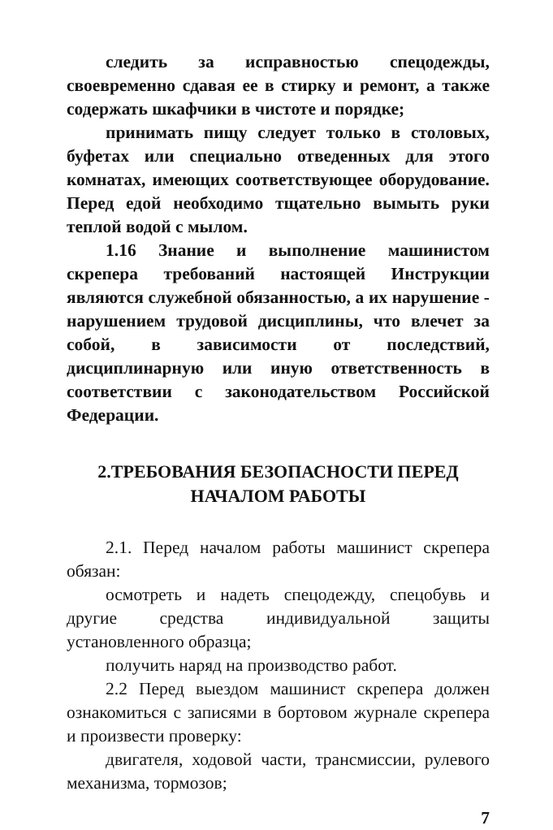следить за исправностью спецодежды, своевременно сдавая ее в стирку и ремонт, а также содержать шкафчики в чистоте и порядке;
принимать пищу следует только в столовых, буфетах или специально отведенных для этого комнатах, имеющих соответствующее оборудование. Перед едой необходимо тщательно вымыть руки теплой водой с мылом.
1.16 Знание и выполнение машинистом скрепера требований настоящей Инструкции являются служебной обязанностью, а их нарушение - нарушением трудовой дисциплины, что влечет за собой, в зависимости от последствий, дисциплинарную или иную ответственность в соответствии с законодательством Российской Федерации.
2.ТРЕБОВАНИЯ БЕЗОПАСНОСТИ ПЕРЕД НАЧАЛОМ РАБОТЫ
2.1. Перед началом работы машинист скрепера обязан:
осмотреть и надеть спецодежду, спецобувь и другие средства индивидуальной защиты установленного образца;
получить наряд на производство работ.
2.2 Перед выездом машинист скрепера должен ознакомиться с записями в бортовом журнале скрепера и произвести проверку:
двигателя, ходовой части, трансмиссии, рулевого механизма, тормозов;
7